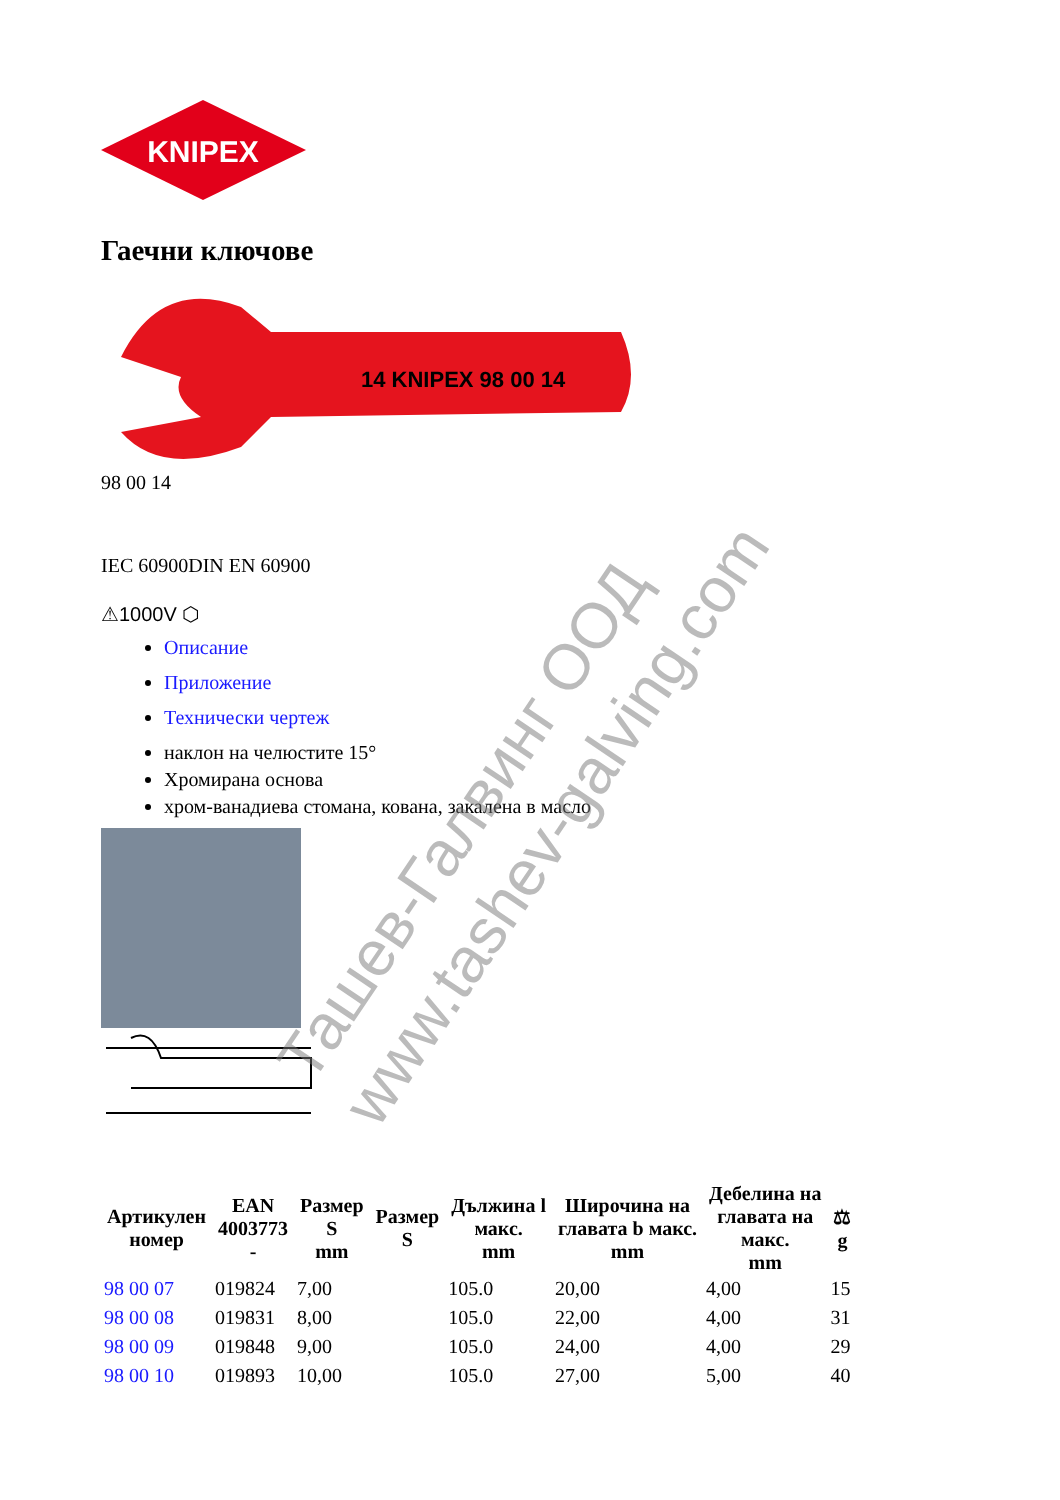KNIPEX
Гаечни ключове
14 KNIPEX 98 00 14
98 00 14
IEC 60900DIN EN 60900
⚠1000V ⬡
Описание
Приложение
Технически чертеж
наклон на челюстите 15°
Хромирана основа
хром-ванадиева стомана, кована, закалена в масло
| Артикулен номер | EAN 4003773 - | Размер S mm | Размер S | Дължина l макс. mm | Широчина на главата b макс. mm | Дебелина на главата на макс. mm | ⚖ g |
| --- | --- | --- | --- | --- | --- | --- | --- |
| 98 00 07 | 019824 | 7,00 | | 105.0 | 20,00 | 4,00 | 15 |
| 98 00 08 | 019831 | 8,00 | | 105.0 | 22,00 | 4,00 | 31 |
| 98 00 09 | 019848 | 9,00 | | 105.0 | 24,00 | 4,00 | 29 |
| 98 00 10 | 019893 | 10,00 | | 105.0 | 27,00 | 5,00 | 40 |
Ташев-Галвинг ООД
www.tashev-galving.com